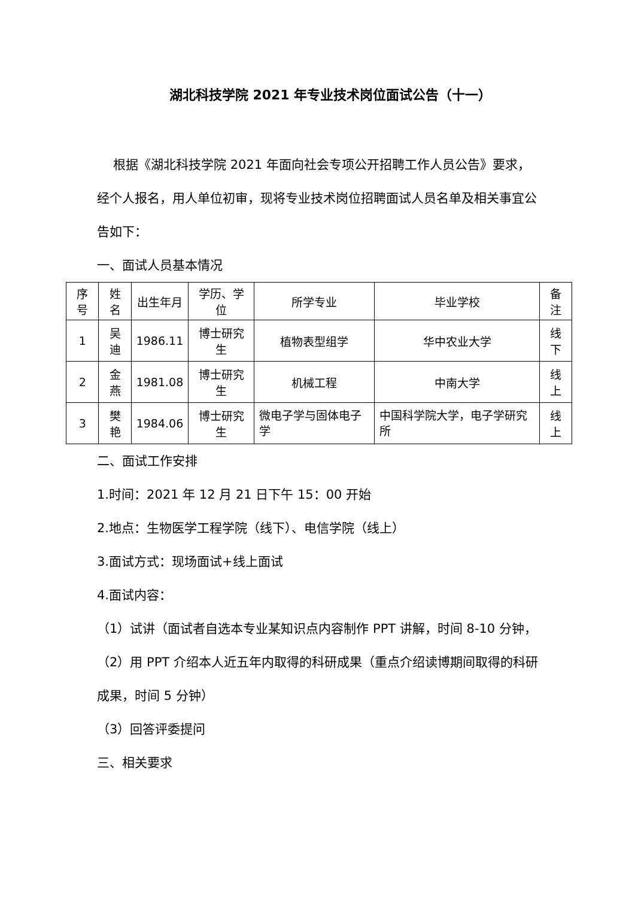湖北科技学院 2021 年专业技术岗位面试公告（十一）
根据《湖北科技学院 2021 年面向社会专项公开招聘工作人员公告》要求，经个人报名，用人单位初审，现将专业技术岗位招聘面试人员名单及相关事宜公告如下：
一、面试人员基本情况
| 序号 | 姓名 | 出生年月 | 学历、学位 | 所学专业 | 毕业学校 | 备注 |
| --- | --- | --- | --- | --- | --- | --- |
| 1 | 吴迪 | 1986.11 | 博士研究生 | 植物表型组学 | 华中农业大学 | 线下 |
| 2 | 金燕 | 1981.08 | 博士研究生 | 机械工程 | 中南大学 | 线上 |
| 3 | 樊艳 | 1984.06 | 博士研究生 | 微电子学与固体电子学 | 中国科学院大学，电子学研究所 | 线上 |
二、面试工作安排
1.时间：2021 年 12 月 21 日下午 15：00 开始
2.地点：生物医学工程学院（线下）、电信学院（线上）
3.面试方式：现场面试+线上面试
4.面试内容：
（1）试讲（面试者自选本专业某知识点内容制作 PPT 讲解，时间 8-10 分钟，
（2）用 PPT 介绍本人近五年内取得的科研成果（重点介绍读博期间取得的科研成果，时间 5 分钟）
（3）回答评委提问
三、相关要求